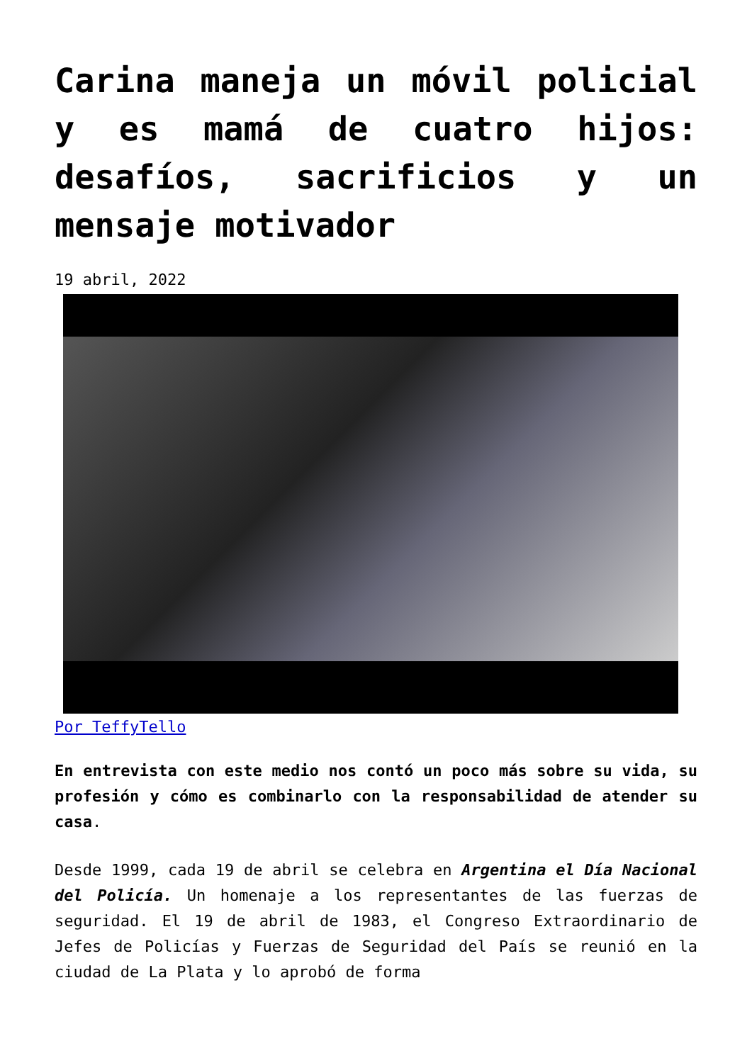Carina maneja un móvil policial y es mamá de cuatro hijos: desafíos, sacrificios y un mensaje motivador
19 abril, 2022
Por TeffyTello
En entrevista con este medio nos contó un poco más sobre su vida, su profesión y cómo es combinarlo con la responsabilidad de atender su casa.
Desde 1999, cada 19 de abril se celebra en Argentina el Día Nacional del Policía. Un homenaje a los representantes de las fuerzas de seguridad. El 19 de abril de 1983, el Congreso Extraordinario de Jefes de Policías y Fuerzas de Seguridad del País se reunió en la ciudad de La Plata y lo aprobó de forma